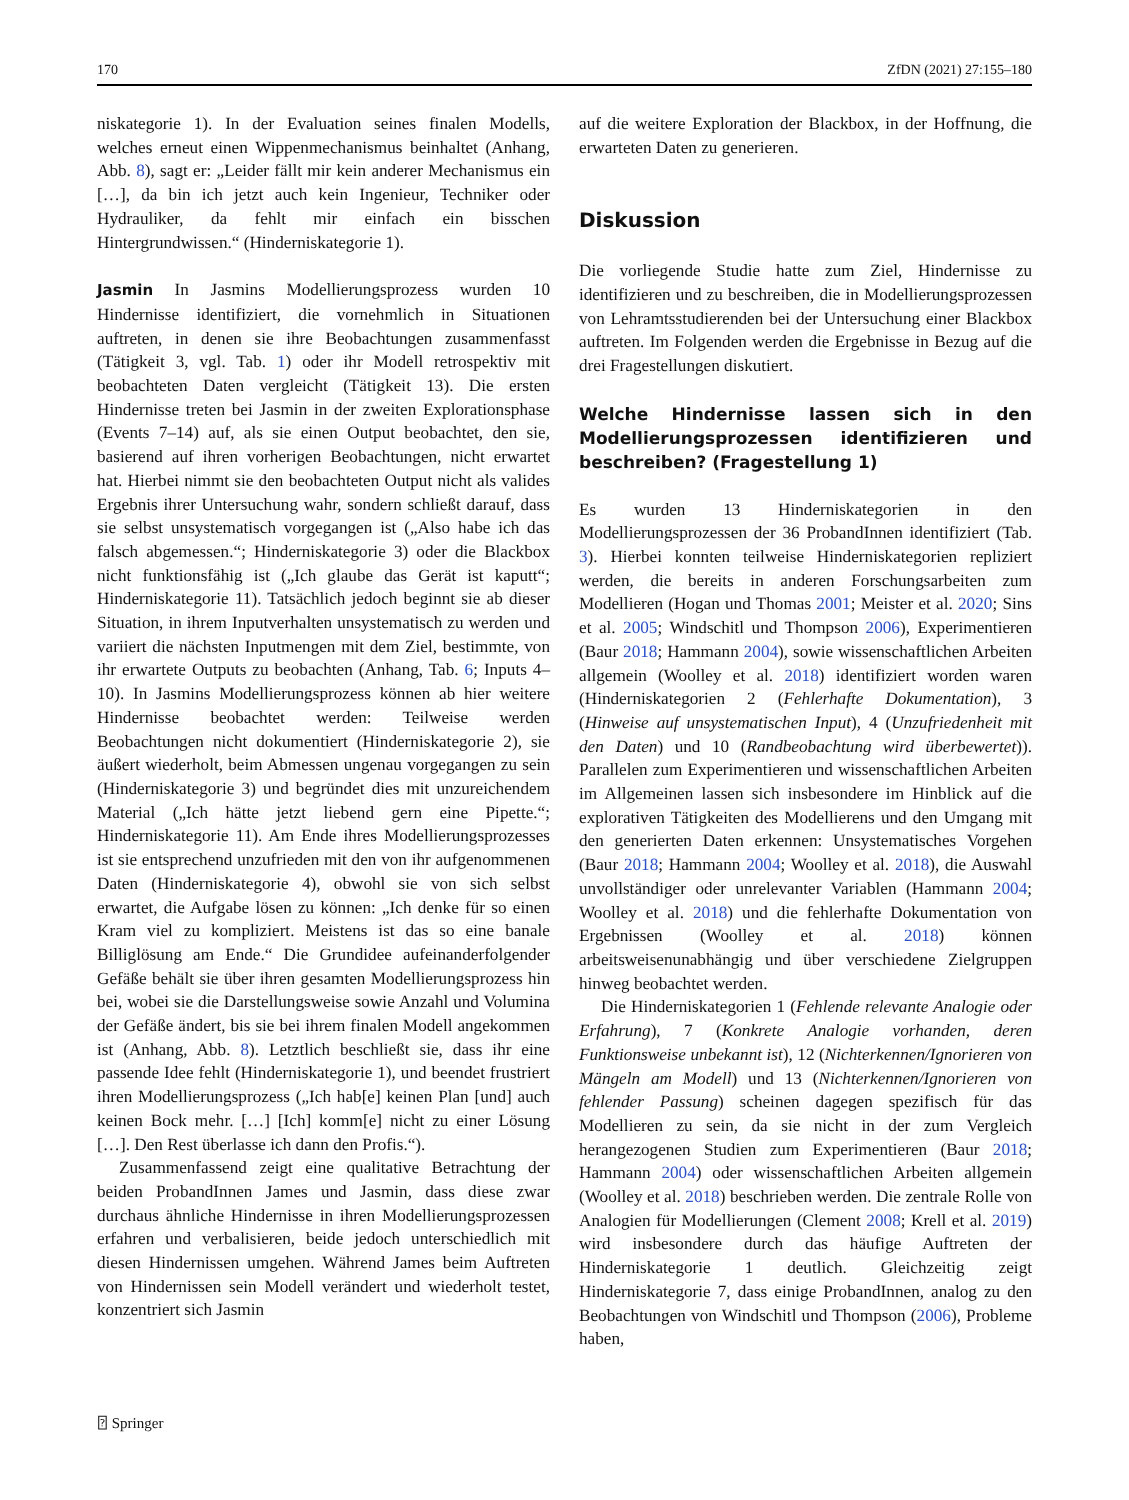170 ZfDN (2021) 27:155–180
niskategorie 1). In der Evaluation seines finalen Modells, welches erneut einen Wippenmechanismus beinhaltet (Anhang, Abb. 8), sagt er: „Leider fällt mir kein anderer Mechanismus ein […], da bin ich jetzt auch kein Ingenieur, Techniker oder Hydrauliker, da fehlt mir einfach ein bisschen Hintergrundwissen.“ (Hinderniskategorie 1).
Jasmin In Jasmins Modellierungsprozess wurden 10 Hindernisse identifiziert, die vornehmlich in Situationen auftreten, in denen sie ihre Beobachtungen zusammenfasst (Tätigkeit 3, vgl. Tab. 1) oder ihr Modell retrospektiv mit beobachteten Daten vergleicht (Tätigkeit 13). Die ersten Hindernisse treten bei Jasmin in der zweiten Explorationsphase (Events 7–14) auf, als sie einen Output beobachtet, den sie, basierend auf ihren vorherigen Beobachtungen, nicht erwartet hat. Hierbei nimmt sie den beobachteten Output nicht als valides Ergebnis ihrer Untersuchung wahr, sondern schließt darauf, dass sie selbst unsystematisch vorgegangen ist („Also habe ich das falsch abgemessen.“; Hinderniskategorie 3) oder die Blackbox nicht funktionsfähig ist („Ich glaube das Gerät ist kaputt“; Hinderniskategorie 11). Tatsächlich jedoch beginnt sie ab dieser Situation, in ihrem Inputverhalten unsystematisch zu werden und variiert die nächsten Inputmengen mit dem Ziel, bestimmte, von ihr erwartete Outputs zu beobachten (Anhang, Tab. 6; Inputs 4–10). In Jasmins Modellierungsprozess können ab hier weitere Hindernisse beobachtet werden: Teilweise werden Beobachtungen nicht dokumentiert (Hinderniskategorie 2), sie äußert wiederholt, beim Abmessen ungenau vorgegangen zu sein (Hinderniskategorie 3) und begründet dies mit unzureichendem Material („Ich hätte jetzt liebend gern eine Pipette.“; Hinderniskategorie 11). Am Ende ihres Modellierungsprozesses ist sie entsprechend unzufrieden mit den von ihr aufgenommenen Daten (Hinderniskategorie 4), obwohl sie von sich selbst erwartet, die Aufgabe lösen zu können: „Ich denke für so einen Kram viel zu kompliziert. Meistens ist das so eine banale Billiglösung am Ende.“ Die Grundidee aufeinanderfolgender Gefäße behält sie über ihren gesamten Modellierungsprozess hin bei, wobei sie die Darstellungsweise sowie Anzahl und Volumina der Gefäße ändert, bis sie bei ihrem finalen Modell angekommen ist (Anhang, Abb. 8). Letztlich beschließt sie, dass ihr eine passende Idee fehlt (Hinderniskategorie 1), und beendet frustriert ihren Modellierungsprozess („Ich hab[e] keinen Plan [und] auch keinen Bock mehr. […] [Ich] komm[e] nicht zu einer Lösung […]. Den Rest überlasse ich dann den Profis.“).
Zusammenfassend zeigt eine qualitative Betrachtung der beiden ProbandInnen James und Jasmin, dass diese zwar durchaus ähnliche Hindernisse in ihren Modellierungsprozessen erfahren und verbalisieren, beide jedoch unterschiedlich mit diesen Hindernissen umgehen. Während James beim Auftreten von Hindernissen sein Modell verändert und wiederholt testet, konzentriert sich Jasmin
auf die weitere Exploration der Blackbox, in der Hoffnung, die erwarteten Daten zu generieren.
Diskussion
Die vorliegende Studie hatte zum Ziel, Hindernisse zu identifizieren und zu beschreiben, die in Modellierungsprozessen von Lehramtsstudierenden bei der Untersuchung einer Blackbox auftreten. Im Folgenden werden die Ergebnisse in Bezug auf die drei Fragestellungen diskutiert.
Welche Hindernisse lassen sich in den Modellierungsprozessen identifizieren und beschreiben? (Fragestellung 1)
Es wurden 13 Hinderniskategorien in den Modellierungsprozessen der 36 ProbandInnen identifiziert (Tab. 3). Hierbei konnten teilweise Hinderniskategorien repliziert werden, die bereits in anderen Forschungsarbeiten zum Modellieren (Hogan und Thomas 2001; Meister et al. 2020; Sins et al. 2005; Windschitl und Thompson 2006), Experimentieren (Baur 2018; Hammann 2004), sowie wissenschaftlichen Arbeiten allgemein (Woolley et al. 2018) identifiziert worden waren (Hinderniskategorien 2 (Fehlerhafte Dokumentation), 3 (Hinweise auf unsystematischen Input), 4 (Unzufriedenheit mit den Daten) und 10 (Randbeobachtung wird überbewertet)). Parallelen zum Experimentieren und wissenschaftlichen Arbeiten im Allgemeinen lassen sich insbesondere im Hinblick auf die explorativen Tätigkeiten des Modellierens und den Umgang mit den generierten Daten erkennen: Unsystematisches Vorgehen (Baur 2018; Hammann 2004; Woolley et al. 2018), die Auswahl unvollständiger oder unrelevanter Variablen (Hammann 2004; Woolley et al. 2018) und die fehlerhafte Dokumentation von Ergebnissen (Woolley et al. 2018) können arbeitsweisenunabhängig und über verschiedene Zielgruppen hinweg beobachtet werden.
Die Hinderniskategorien 1 (Fehlende relevante Analogie oder Erfahrung), 7 (Konkrete Analogie vorhanden, deren Funktionsweise unbekannt ist), 12 (Nichterkennen/Ignorieren von Mängeln am Modell) und 13 (Nichterkennen/Ignorieren von fehlender Passung) scheinen dagegen spezifisch für das Modellieren zu sein, da sie nicht in der zum Vergleich herangezogenen Studien zum Experimentieren (Baur 2018; Hammann 2004) oder wissenschaftlichen Arbeiten allgemein (Woolley et al. 2018) beschrieben werden. Die zentrale Rolle von Analogien für Modellierungen (Clement 2008; Krell et al. 2019) wird insbesondere durch das häufige Auftreten der Hinderniskategorie 1 deutlich. Gleichzeitig zeigt Hinderniskategorie 7, dass einige ProbandInnen, analog zu den Beobachtungen von Windschitl und Thompson (2006), Probleme haben,
⍰ Springer